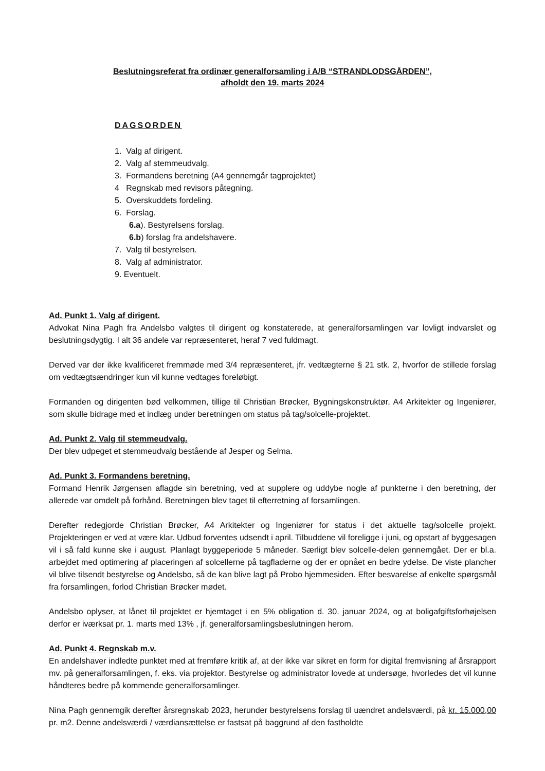Beslutningsreferat fra ordinær generalforsamling i A/B “STRANDLODSGÅRDEN”,
afholdt den 19. marts 2024
DAGSORDEN
1. Valg af dirigent.
2. Valg af stemmeudvalg.
3. Formandens beretning (A4 gennemgår tagprojektet)
4 Regnskab med revisors påtegning.
5. Overskuddets fordeling.
6. Forslag.
6.a). Bestyrelsens forslag.
6.b) forslag fra andelshavere.
7. Valg til bestyrelsen.
8. Valg af administrator.
9. Eventuelt.
Ad. Punkt 1. Valg af dirigent.
Advokat Nina Pagh fra Andelsbo valgtes til dirigent og konstaterede, at generalforsamlingen var lovligt indvarslet og beslutningsdygtig. I alt 36 andele var repræsenteret, heraf 7 ved fuldmagt.
Derved var der ikke kvalificeret fremmøde med 3/4 repræsenteret, jfr. vedtægterne § 21 stk. 2, hvorfor de stillede forslag om vedtægtsændringer kun vil kunne vedtages foreløbigt.
Formanden og dirigenten bød velkommen, tillige til Christian Brøcker, Bygningskonstruktør, A4 Arkitekter og Ingeniører, som skulle bidrage med et indlæg under beretningen om status på tag/solcelle-projektet.
Ad. Punkt 2. Valg til stemmeudvalg.
Der blev udpeget et stemmeudvalg bestående af Jesper og Selma.
Ad. Punkt 3. Formandens beretning.
Formand Henrik Jørgensen aflagde sin beretning, ved at supplere og uddybe nogle af punkterne i den beretning, der allerede var omdelt på forhånd. Beretningen blev taget til efterretning af forsamlingen.
Derefter redegjorde Christian Brøcker, A4 Arkitekter og Ingeniører for status i det aktuelle tag/solcelle projekt. Projekteringen er ved at være klar. Udbud forventes udsendt i april. Tilbuddene vil foreligge i juni, og opstart af byggesagen vil i så fald kunne ske i august. Planlagt byggeperiode 5 måneder. Særligt blev solcelle-delen gennemgået. Der er bl.a. arbejdet med optimering af placeringen af solcellerne på tagfladerne og der er opnået en bedre ydelse. De viste plancher vil blive tilsendt bestyrelse og Andelsbo, så de kan blive lagt på Probo hjemmesiden. Efter besvarelse af enkelte spørgsmål fra forsamlingen, forlod Christian Brøcker mødet.
Andelsbo oplyser, at lånet til projektet er hjemtaget i en 5% obligation d. 30. januar 2024, og at boligafgiftsforhøjelsen derfor er iværksat pr. 1. marts med 13% , jf. generalforsamlingsbeslutningen herom.
Ad. Punkt 4. Regnskab m.v.
En andelshaver indledte punktet med at fremføre kritik af, at der ikke var sikret en form for digital fremvisning af årsrapport mv. på generalforsamlingen, f. eks. via projektor. Bestyrelse og administrator lovede at undersøge, hvorledes det vil kunne håndteres bedre på kommende generalforsamlinger.
Nina Pagh gennemgik derefter årsregnskab 2023, herunder bestyrelsens forslag til uændret andelsværdi, på kr. 15.000,00 pr. m2. Denne andelsværdi / værdiansættelse er fastsat på baggrund af den fastholdte